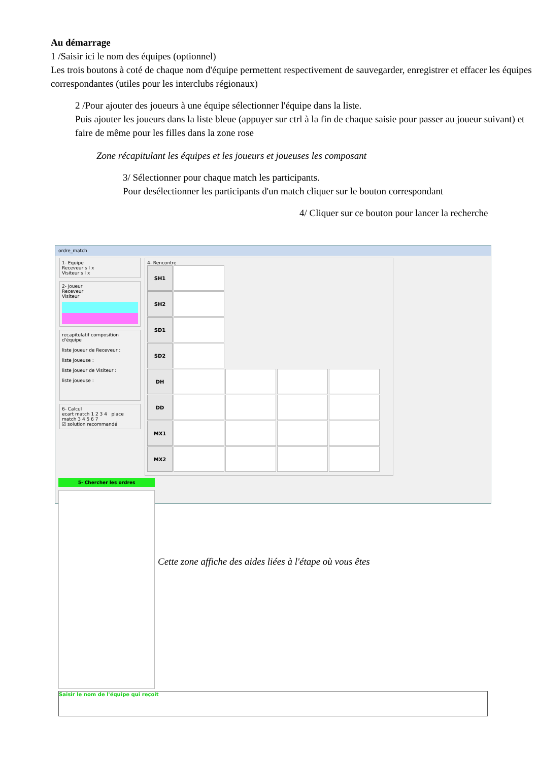Au démarrage
1 /Saisir ici le nom des équipes (optionnel)
Les trois boutons à coté de chaque nom d'équipe permettent respectivement de sauvegarder, enregistrer et effacer les équipes correspondantes (utiles pour les interclubs régionaux)
2 /Pour ajouter des joueurs à une équipe sélectionner l'équipe dans la liste.
Puis ajouter les joueurs dans la liste bleue (appuyer sur ctrl à la fin de chaque saisie pour passer au joueur suivant) et faire de même pour les filles dans la zone rose
Zone récapitulant les équipes et les joueurs et joueuses les composant
3/ Sélectionner pour chaque match les participants.
Pour desélectionner les participants d'un match cliquer sur le bouton correspondant
4/ Cliquer sur ce bouton pour lancer la recherche
ordre_match
1- Equipe
Receveur s l x
Visiteur s l x
2- joueur
Receveur
Visiteur
recapitulatif composition d'équipe
liste joueur de Receveur :
liste joueuse :
liste joueur de Visiteur :
liste joueuse :
6- Calcul
ecart match 1 2 3 4 place match 3 4 5 6 7
☑ solution recommandé
4- Rencontre
SH1
SH2
SD1
SD2
DH
DD
MX1
MX2
5- Chercher les ordres
Saisir le nom de l'équipe qui reçoit
Cette zone affiche des aides liées à l'étape où vous êtes